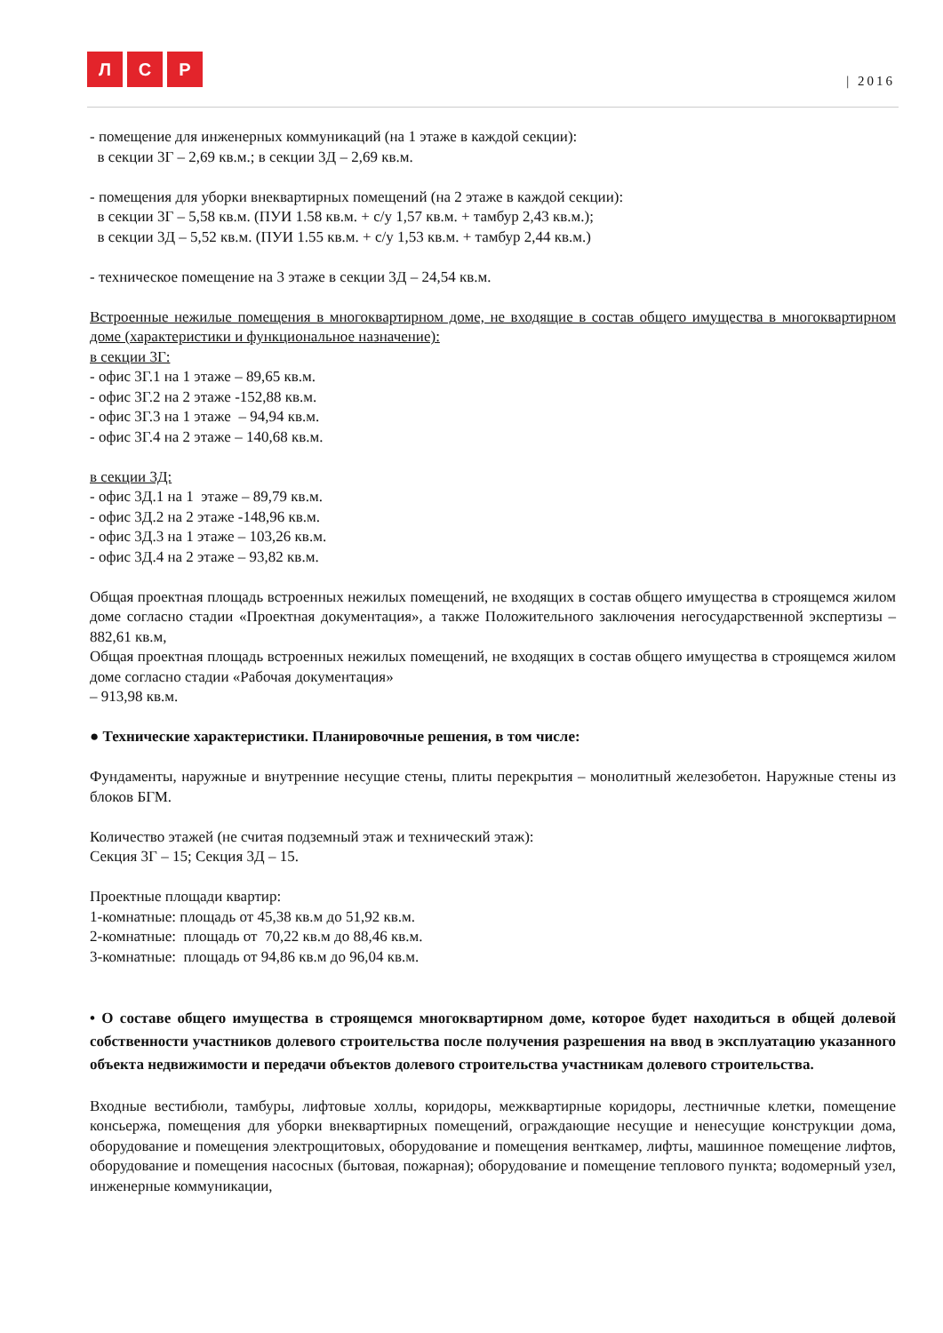Л С Р
| 2016
- помещение для инженерных коммуникаций (на 1 этаже в каждой секции):
в секции 3Г – 2,69 кв.м.; в секции 3Д – 2,69 кв.м.
- помещения для уборки внеквартирных помещений (на 2 этаже в каждой секции):
в секции 3Г – 5,58 кв.м. (ПУИ 1.58 кв.м. + с/у 1,57 кв.м. + тамбур 2,43 кв.м.);
в секции 3Д – 5,52 кв.м. (ПУИ 1.55 кв.м. + с/у 1,53 кв.м. + тамбур 2,44 кв.м.)
- техническое помещение на 3 этаже в секции 3Д – 24,54 кв.м.
Встроенные нежилые помещения в многоквартирном доме, не входящие в состав общего имущества в многоквартирном доме (характеристики и функциональное назначение):
в секции 3Г:
- офис 3Г.1 на 1 этаже – 89,65 кв.м.
- офис 3Г.2 на 2 этаже -152,88 кв.м.
- офис 3Г.3 на 1 этаже – 94,94 кв.м.
- офис 3Г.4 на 2 этаже – 140,68 кв.м.
в секции 3Д:
- офис 3Д.1 на 1 этаже – 89,79 кв.м.
- офис 3Д.2 на 2 этаже -148,96 кв.м.
- офис 3Д.3 на 1 этаже – 103,26 кв.м.
- офис 3Д.4 на 2 этаже – 93,82 кв.м.
Общая проектная площадь встроенных нежилых помещений, не входящих в состав общего имущества в строящемся жилом доме согласно стадии «Проектная документация», а также Положительного заключения негосударственной экспертизы – 882,61 кв.м,
Общая проектная площадь встроенных нежилых помещений, не входящих в состав общего имущества в строящемся жилом доме согласно стадии «Рабочая документация»
– 913,98 кв.м.
● Технические характеристики. Планировочные решения, в том числе:
Фундаменты, наружные и внутренние несущие стены, плиты перекрытия – монолитный железобетон. Наружные стены из блоков БГМ.
Количество этажей (не считая подземный этаж и технический этаж):
Секция 3Г – 15; Секция 3Д – 15.
Проектные площади квартир:
1-комнатные: площадь от 45,38 кв.м до 51,92 кв.м.
2-комнатные: площадь от 70,22 кв.м до 88,46 кв.м.
3-комнатные: площадь от 94,86 кв.м до 96,04 кв.м.
• О составе общего имущества в строящемся многоквартирном доме, которое будет находиться в общей долевой собственности участников долевого строительства после получения разрешения на ввод в эксплуатацию указанного объекта недвижимости и передачи объектов долевого строительства участникам долевого строительства.
Входные вестибюли, тамбуры, лифтовые холлы, коридоры, межквартирные коридоры, лестничные клетки, помещение консьержа, помещения для уборки внеквартирных помещений, ограждающие несущие и ненесущие конструкции дома, оборудование и помещения электрощитовых, оборудование и помещения венткамер, лифты, машинное помещение лифтов, оборудование и помещения насосных (бытовая, пожарная); оборудование и помещение теплового пункта; водомерный узел, инженерные коммуникации,